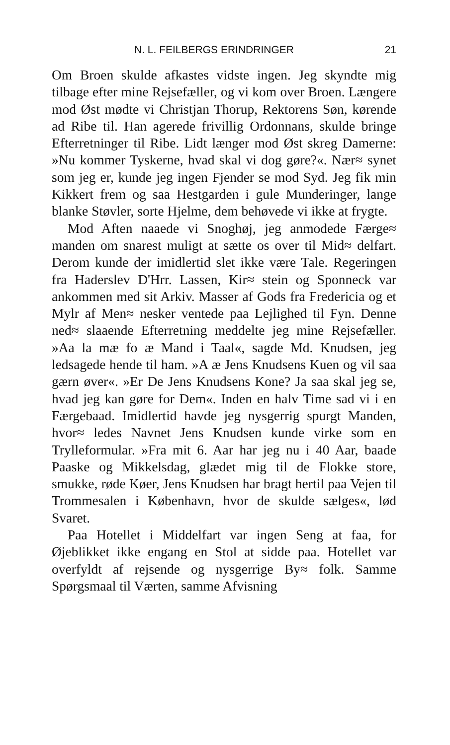N. L. FEILBERGS ERINDRINGER 21
Om Broen skulde afkastes vidste ingen. Jeg skyndte mig tilbage efter mine Rejsefæller, og vi kom over Broen. Længere mod Øst mødte vi Christjan Thorup, Rektorens Søn, kørende ad Ribe til. Han agerede frivillig Ordonnans, skulde bringe Efterretninger til Ribe. Lidt længer mod Øst skreg Damerne: »Nu kommer Tyskerne, hvad skal vi dog gøre?«. Nær≈ synet som jeg er, kunde jeg ingen Fjender se mod Syd. Jeg fik min Kikkert frem og saa Hestgarden i gule Munderinger, lange blanke Støvler, sorte Hjelme, dem behøvede vi ikke at frygte.
Mod Aften naaede vi Snoghøj, jeg anmodede Færge≈ manden om snarest muligt at sætte os over til Mid≈ delfart. Derom kunde der imidlertid slet ikke være Tale. Regeringen fra Haderslev D'Hrr. Lassen, Kir≈ stein og Sponneck var ankommen med sit Arkiv. Masser af Gods fra Fredericia og et Mylr af Men≈ nesker ventede paa Lejlighed til Fyn. Denne ned≈ slaaende Efterretning meddelte jeg mine Rejsefæller. »Aa la mæ fo æ Mand i Taal«, sagde Md. Knudsen, jeg ledsagede hende til ham. »A æ Jens Knudsens Kuen og vil saa gærn øver«. »Er De Jens Knudsens Kone? Ja saa skal jeg se, hvad jeg kan gøre for Dem«. Inden en halv Time sad vi i en Færgebaad. Imidlertid havde jeg nysgerrig spurgt Manden, hvor≈ ledes Navnet Jens Knudsen kunde virke som en Trylleformular. »Fra mit 6. Aar har jeg nu i 40 Aar, baade Paaske og Mikkelsdag, glædet mig til de Flokke store, smukke, røde Køer, Jens Knudsen har bragt hertil paa Vejen til Trommesalen i København, hvor de skulde sælges«, lød Svaret.
Paa Hotellet i Middelfart var ingen Seng at faa, for Øjeblikket ikke engang en Stol at sidde paa. Hotellet var overfyldt af rejsende og nysgerrige By≈ folk. Samme Spørgsmaal til Værten, samme Afvisning